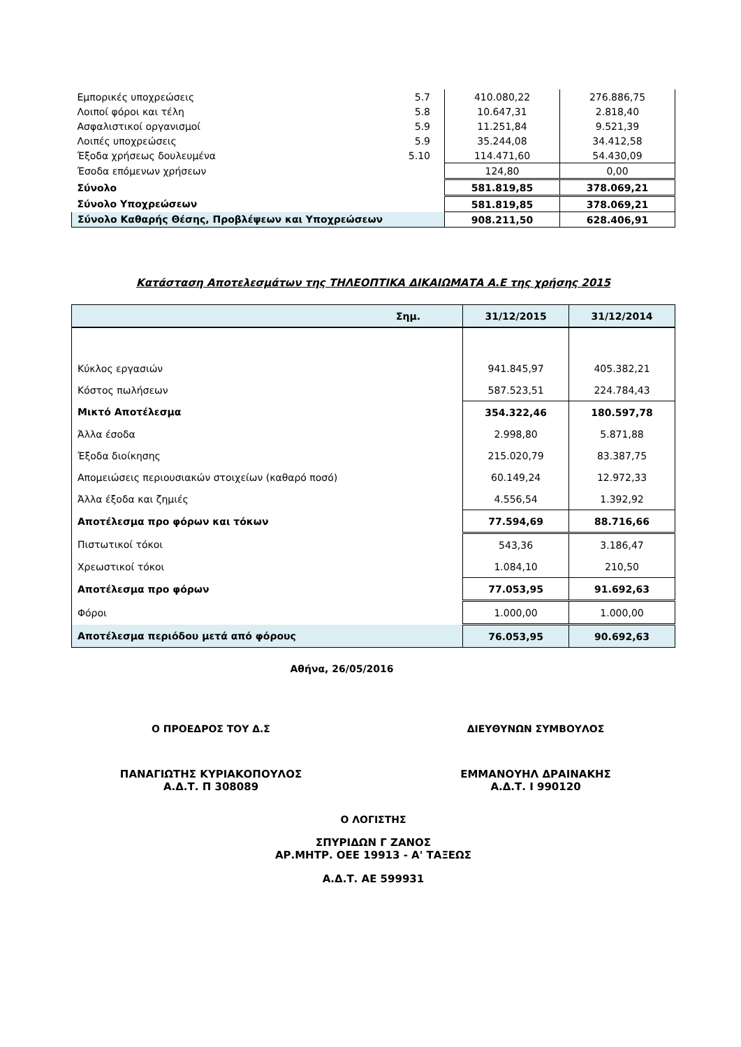| Εμπορικές υποχρεώσεις | 5.7 | 410.080,22 | 276.886,75 |
| Λοιποί φόροι και τέλη | 5.8 | 10.647,31 | 2.818,40 |
| Ασφαλιστικοί οργανισμοί | 5.9 | 11.251,84 | 9.521,39 |
| Λοιπές υποχρεώσεις | 5.9 | 35.244,08 | 34.412,58 |
| Έξοδα χρήσεως δουλευμένα | 5.10 | 114.471,60 | 54.430,09 |
| Έσοδα επόμενων χρήσεων | | 124,80 | 0,00 |
| Σύνολο | | 581.819,85 | 378.069,21 |
| Σύνολο Υποχρεώσεων | | 581.819,85 | 378.069,21 |
| Σύνολο Καθαρής Θέσης, Προβλέψεων και Υποχρεώσεων | | 908.211,50 | 628.406,91 |
Κατάσταση Αποτελεσμάτων της ΤΗΛΕΟΠΤΙΚΑ ΔΙΚΑΙΩΜΑΤΑ Α.Ε της χρήσης 2015
| Σημ. | 31/12/2015 | 31/12/2014 |
| --- | --- | --- |
| Κύκλος εργασιών | 941.845,97 | 405.382,21 |
| Κόστος πωλήσεων | 587.523,51 | 224.784,43 |
| Μικτό Αποτέλεσμα | 354.322,46 | 180.597,78 |
| Άλλα έσοδα | 2.998,80 | 5.871,88 |
| Έξοδα διοίκησης | 215.020,79 | 83.387,75 |
| Απομειώσεις περιουσιακών στοιχείων (καθαρό ποσό) | 60.149,24 | 12.972,33 |
| Άλλα έξοδα και ζημιές | 4.556,54 | 1.392,92 |
| Αποτέλεσμα προ φόρων και τόκων | 77.594,69 | 88.716,66 |
| Πιστωτικοί τόκοι | 543,36 | 3.186,47 |
| Χρεωστικοί τόκοι | 1.084,10 | 210,50 |
| Αποτέλεσμα προ φόρων | 77.053,95 | 91.692,63 |
| Φόροι | 1.000,00 | 1.000,00 |
| Αποτέλεσμα περιόδου μετά από φόρους | 76.053,95 | 90.692,63 |
Αθήνα, 26/05/2016
Ο ΠΡΟΕΔΡΟΣ ΤΟΥ Δ.Σ
ΠΑΝΑΓΙΩΤΗΣ ΚΥΡΙΑΚΟΠΟΥΛΟΣ
Α.Δ.Τ. Π 308089
ΔΙΕΥΘΥΝΩΝ ΣΥΜΒΟΥΛΟΣ
ΕΜΜΑΝΟΥΗΛ ΔΡΑΙΝΑΚΗΣ
Α.Δ.Τ. Ι 990120
Ο ΛΟΓΙΣΤΗΣ
ΣΠΥΡΙΔΩΝ Γ ΖΑΝΟΣ
ΑΡ.ΜΗΤΡ. ΟΕΕ 19913 - Α' ΤΑΞΕΩΣ
Α.Δ.Τ. ΑΕ 599931